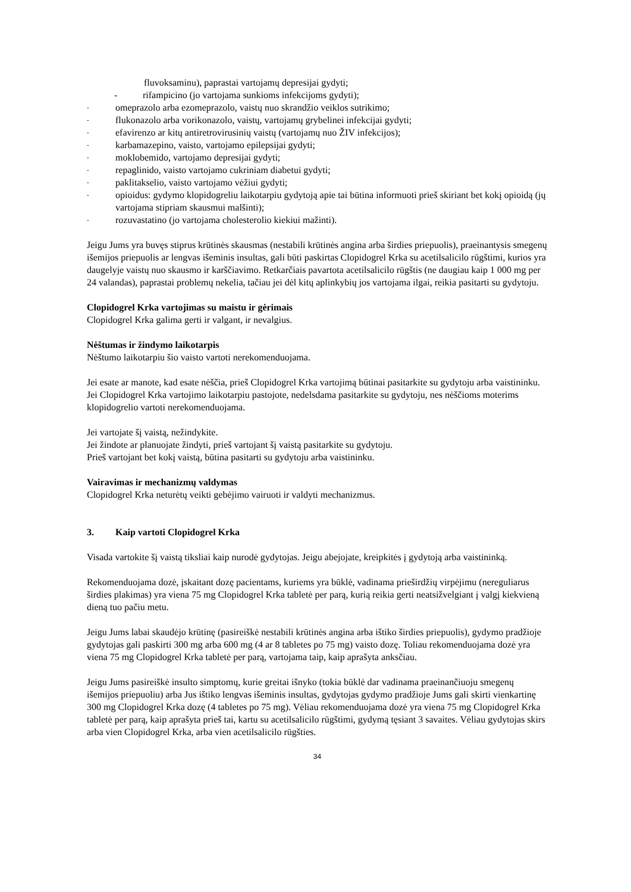fluvoksaminu), paprastai vartojamų depresijai gydyti;
- rifampicino (jo vartojama sunkioms infekcijoms gydyti);
- omeprazolo arba ezomeprazolo, vaistų nuo skrandžio veiklos sutrikimo;
- flukonazolo arba vorikonazolo, vaistų, vartojamų grybelinei infekcijai gydyti;
- efavirenzo ar kitų antiretrovirusinių vaistų (vartojamų nuo ŽIV infekcijos);
- karbamazepino, vaisto, vartojamo epilepsijai gydyti;
- moklobemido, vartojamo depresijai gydyti;
- repaglinido, vaisto vartojamo cukriniam diabetui gydyti;
- paklitakselio, vaisto vartojamo vėžiui gydyti;
- opioidus: gydymo klopidogreliu laikotarpiu gydytoją apie tai būtina informuoti prieš skiriant bet kokį opioidą (jų vartojama stipriam skausmui malšinti);
- rozuvastatino (jo vartojama cholesterolio kiekiui mažinti).
Jeigu Jums yra buvęs stiprus krūtinės skausmas (nestabili krūtinės angina arba širdies priepuolis), praeinantysis smegenų išemijos priepuolis ar lengvas išeminis insultas, gali būti paskirtas Clopidogrel Krka su acetilsalicilo rūgštimi, kurios yra daugelyje vaistų nuo skausmo ir karščiavimo. Retkarčiais pavartota acetilsalicilo rūgštis (ne daugiau kaip 1 000 mg per 24 valandas), paprastai problemų nekelia, tačiau jei dėl kitų aplinkybių jos vartojama ilgai, reikia pasitarti su gydytoju.
Clopidogrel Krka vartojimas su maistu ir gėrimais
Clopidogrel Krka galima gerti ir valgant, ir nevalgius.
Nėštumas ir žindymo laikotarpis
Nėštumo laikotarpiu šio vaisto vartoti nerekomenduojama.
Jei esate ar manote, kad esate nėščia, prieš Clopidogrel Krka vartojimą būtinai pasitarkite su gydytoju arba vaistininku. Jei Clopidogrel Krka vartojimo laikotarpiu pastojote, nedelsdama pasitarkite su gydytoju, nes nėščioms moterims klopidogrelio vartoti nerekomenduojama.
Jei vartojate šį vaistą, nežindykite.
Jei žindote ar planuojate žindyti, prieš vartojant šį vaistą pasitarkite su gydytoju.
Prieš vartojant bet kokį vaistą, būtina pasitarti su gydytoju arba vaistininku.
Vairavimas ir mechanizmų valdymas
Clopidogrel Krka neturėtų veikti gebėjimo vairuoti ir valdyti mechanizmus.
3. Kaip vartoti Clopidogrel Krka
Visada vartokite šį vaistą tiksliai kaip nurodė gydytojas. Jeigu abejojate, kreipkitės į gydytoją arba vaistininką.
Rekomenduojama dozė, įskaitant dozę pacientams, kuriems yra būklė, vadinama prieširdžių virpėjimu (nereguliarus širdies plakimas) yra viena 75 mg Clopidogrel Krka tabletė per parą, kurią reikia gerti neatsižvelgiant į valgį kiekvieną dieną tuo pačiu metu.
Jeigu Jums labai skaudėjo krūtinę (pasireiškė nestabili krūtinės angina arba ištiko širdies priepuolis), gydymo pradžioje gydytojas gali paskirti 300 mg arba 600 mg (4 ar 8 tabletes po 75 mg) vaisto dozę. Toliau rekomenduojama dozė yra viena 75 mg Clopidogrel Krka tabletė per parą, vartojama taip, kaip aprašyta anksčiau.
Jeigu Jums pasireiškė insulto simptomų, kurie greitai išnyko (tokia būklė dar vadinama praeinančiuoju smegenų išemijos priepuoliu) arba Jus ištiko lengvas išeminis insultas, gydytojas gydymo pradžioje Jums gali skirti vienkartinę 300 mg Clopidogrel Krka dozę (4 tabletes po 75 mg). Vėliau rekomenduojama dozė yra viena 75 mg Clopidogrel Krka tabletė per parą, kaip aprašyta prieš tai, kartu su acetilsalicilo rūgštimi, gydymą tęsiant 3 savaites. Vėliau gydytojas skirs arba vien Clopidogrel Krka, arba vien acetilsalicilo rūgšties.
34